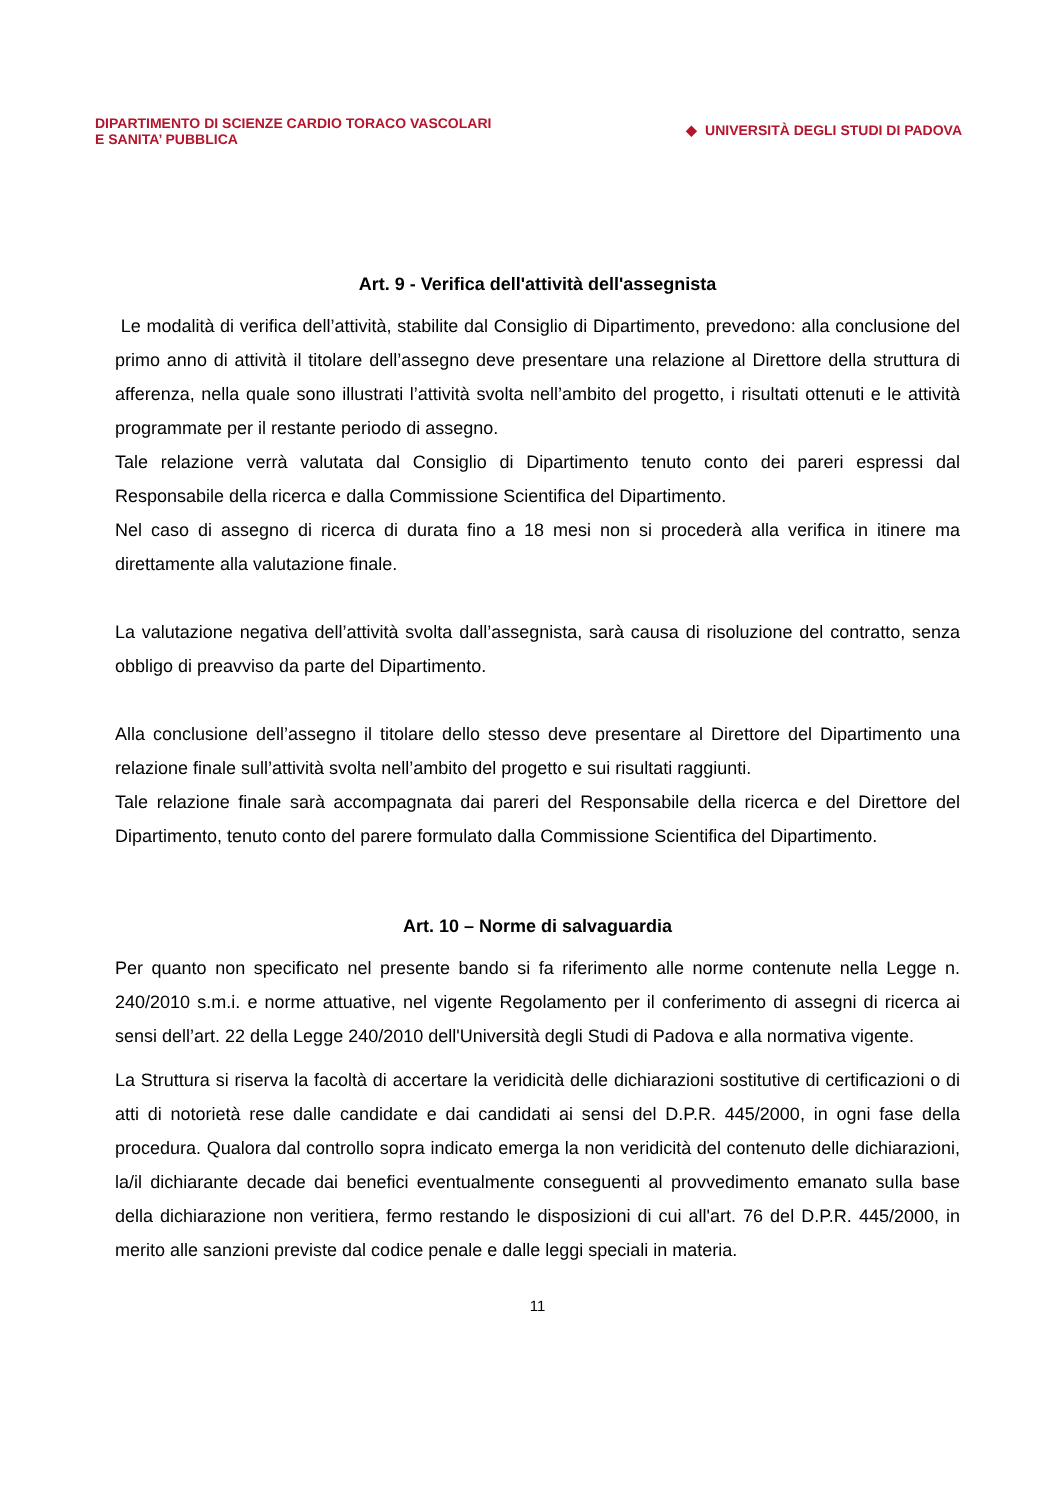DIPARTIMENTO DI SCIENZE CARDIO TORACO VASCOLARI
E SANITA’ PUBBLICA
◆ UNIVERSITÀ DEGLI STUDI DI PADOVA
Art. 9 - Verifica dell'attività dell'assegnista
Le modalità di verifica dell’attività, stabilite dal Consiglio di Dipartimento, prevedono: alla conclusione del primo anno di attività il titolare dell’assegno deve presentare una relazione al Direttore della struttura di afferenza, nella quale sono illustrati l’attività svolta nell’ambito del progetto, i risultati ottenuti e le attività programmate per il restante periodo di assegno.
Tale relazione verrà valutata dal Consiglio di Dipartimento tenuto conto dei pareri espressi dal Responsabile della ricerca e dalla Commissione Scientifica del Dipartimento.
Nel caso di assegno di ricerca di durata fino a 18 mesi non si procederà alla verifica in itinere ma direttamente alla valutazione finale.
La valutazione negativa dell’attività svolta dall’assegnista, sarà causa di risoluzione del contratto, senza obbligo di preavviso da parte del Dipartimento.
Alla conclusione dell’assegno il titolare dello stesso deve presentare al Direttore del Dipartimento una relazione finale sull’attività svolta nell’ambito del progetto e sui risultati raggiunti.
Tale relazione finale sarà accompagnata dai pareri del Responsabile della ricerca e del Direttore del Dipartimento, tenuto conto del parere formulato dalla Commissione Scientifica del Dipartimento.
Art. 10 – Norme di salvaguardia
Per quanto non specificato nel presente bando si fa riferimento alle norme contenute nella Legge n. 240/2010 s.m.i. e norme attuative, nel vigente Regolamento per il conferimento di assegni di ricerca ai sensi dell’art. 22 della Legge 240/2010 dell'Università degli Studi di Padova e alla normativa vigente.
La Struttura si riserva la facoltà di accertare la veridicità delle dichiarazioni sostitutive di certificazioni o di atti di notorietà rese dalle candidate e dai candidati ai sensi del D.P.R. 445/2000, in ogni fase della procedura. Qualora dal controllo sopra indicato emerga la non veridicità del contenuto delle dichiarazioni, la/il dichiarante decade dai benefici eventualmente conseguenti al provvedimento emanato sulla base della dichiarazione non veritiera, fermo restando le disposizioni di cui all'art. 76 del D.P.R. 445/2000, in merito alle sanzioni previste dal codice penale e dalle leggi speciali in materia.
11